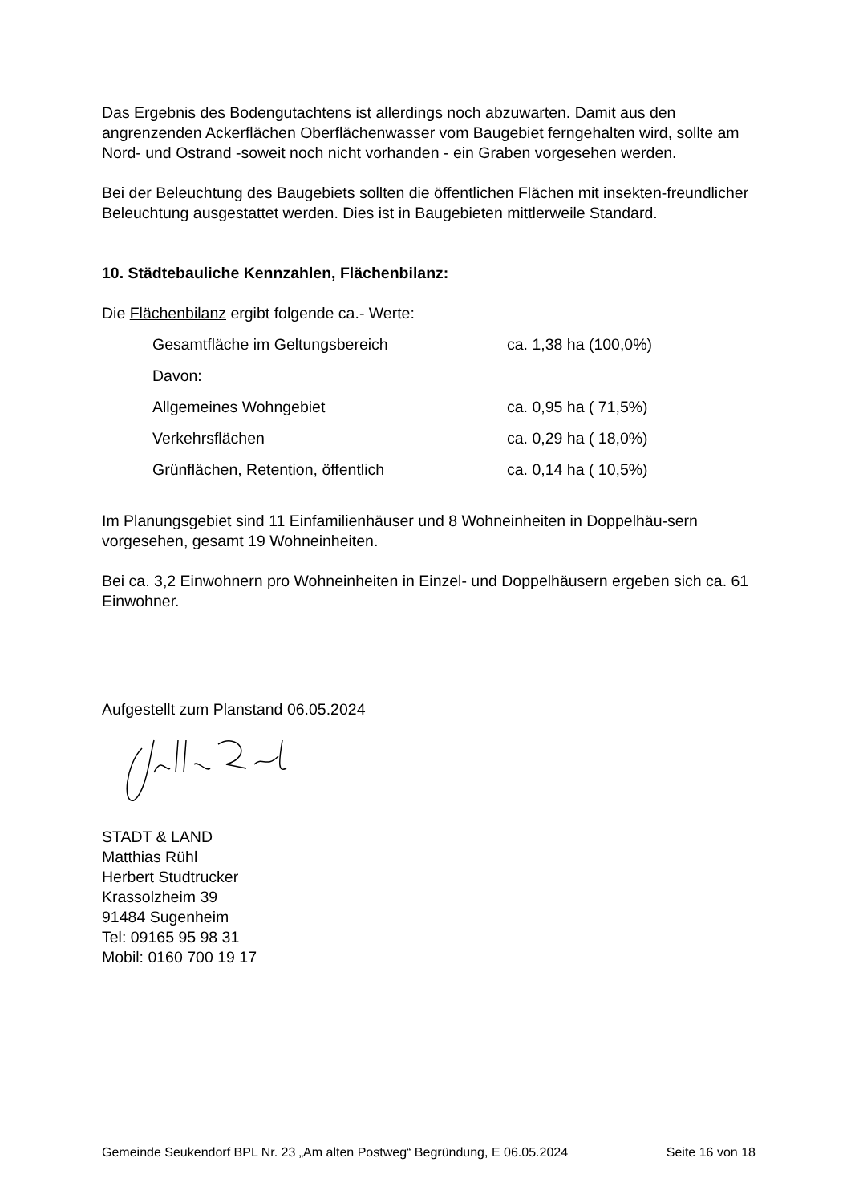Das Ergebnis des Bodengutachtens ist allerdings noch abzuwarten. Damit aus den angrenzenden Ackerflächen Oberflächenwasser vom Baugebiet ferngehalten wird, sollte am Nord- und Ostrand -soweit noch nicht vorhanden - ein Graben vorgesehen werden.
Bei der Beleuchtung des Baugebiets sollten die öffentlichen Flächen mit insekten-freundlicher Beleuchtung ausgestattet werden. Dies ist in Baugebieten mittlerweile Standard.
10. Städtebauliche Kennzahlen, Flächenbilanz:
Die Flächenbilanz ergibt folgende ca.- Werte:
| Gesamtfläche im Geltungsbereich | ca. 1,38 ha (100,0%) |
| Davon: | |
| Allgemeines Wohngebiet | ca. 0,95 ha ( 71,5%) |
| Verkehrsflächen | ca. 0,29 ha ( 18,0%) |
| Grünflächen, Retention, öffentlich | ca. 0,14 ha ( 10,5%) |
Im Planungsgebiet sind 11 Einfamilienhäuser und 8 Wohneinheiten in Doppelhäu-sern vorgesehen, gesamt 19 Wohneinheiten.
Bei ca. 3,2 Einwohnern pro Wohneinheiten in Einzel- und Doppelhäusern ergeben sich ca. 61 Einwohner.
Aufgestellt zum Planstand 06.05.2024
STADT & LAND
Matthias Rühl
Herbert Studtrucker
Krassolzheim 39
91484 Sugenheim
Tel: 09165 95 98 31
Mobil: 0160 700 19 17
Gemeinde Seukendorf BPL Nr. 23 „Am alten Postweg“ Begründung, E 06.05.2024 Seite 16 von 18